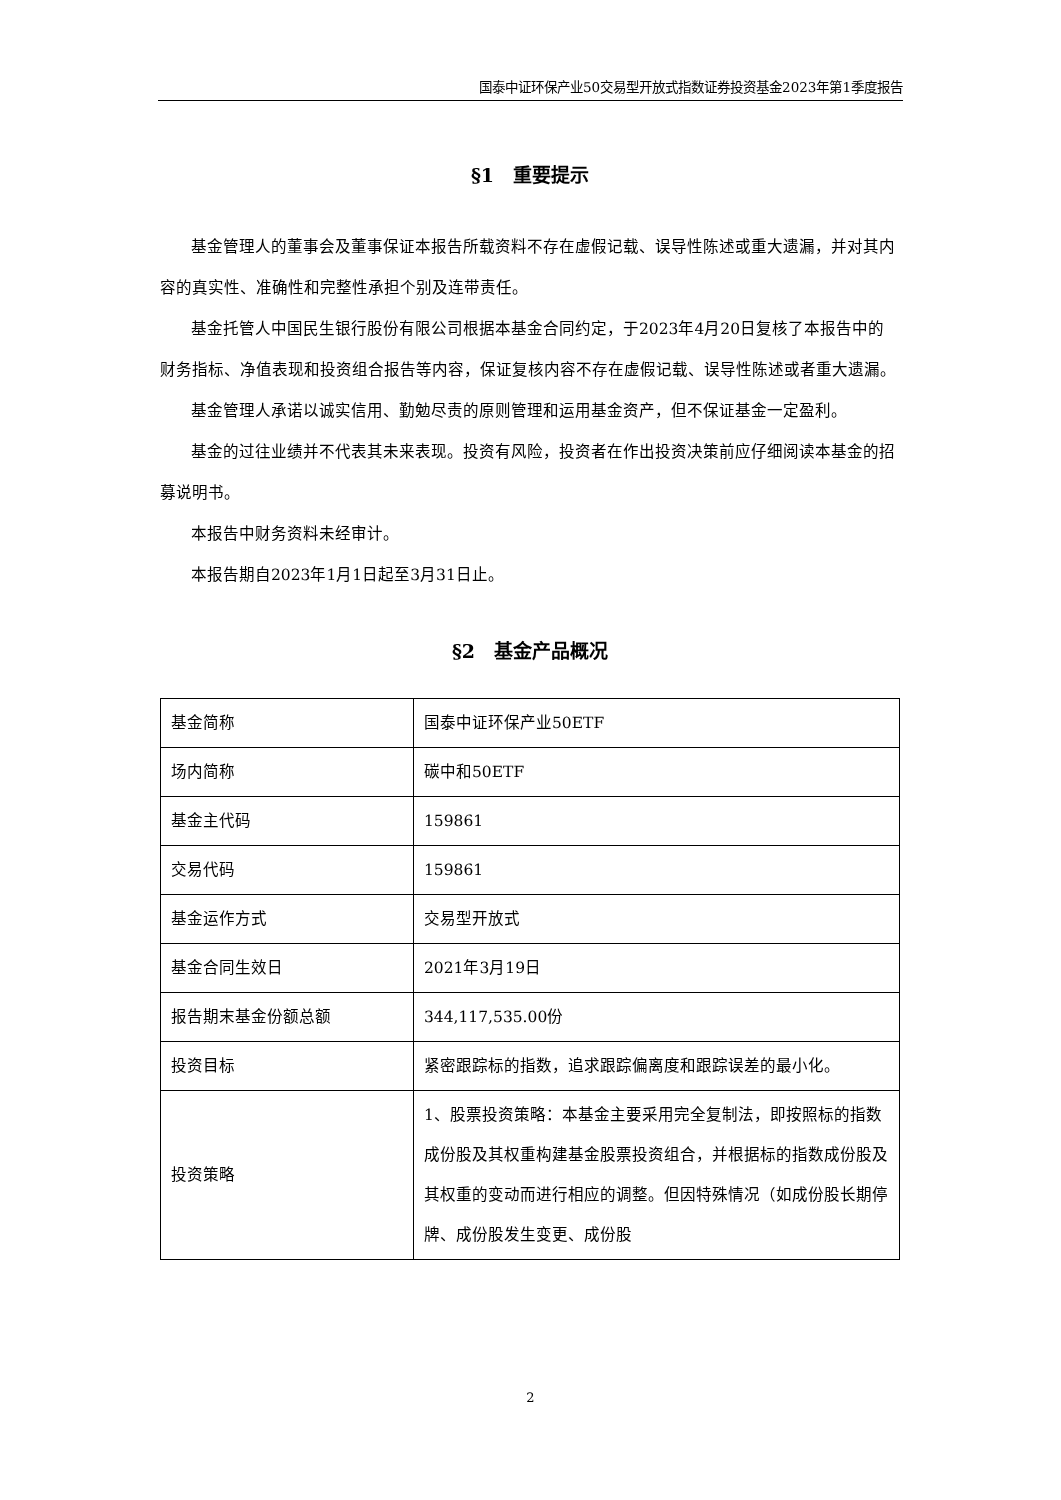国泰中证环保产业50交易型开放式指数证券投资基金2023年第1季度报告
§1　重要提示
基金管理人的董事会及董事保证本报告所载资料不存在虚假记载、误导性陈述或重大遗漏，并对其内容的真实性、准确性和完整性承担个别及连带责任。
基金托管人中国民生银行股份有限公司根据本基金合同约定，于2023年4月20日复核了本报告中的财务指标、净值表现和投资组合报告等内容，保证复核内容不存在虚假记载、误导性陈述或者重大遗漏。
基金管理人承诺以诚实信用、勤勉尽责的原则管理和运用基金资产，但不保证基金一定盈利。
基金的过往业绩并不代表其未来表现。投资有风险，投资者在作出投资决策前应仔细阅读本基金的招募说明书。
本报告中财务资料未经审计。
本报告期自2023年1月1日起至3月31日止。
§2　基金产品概况
| 基金简称 | 国泰中证环保产业50ETF |
| 场内简称 | 碳中和50ETF |
| 基金主代码 | 159861 |
| 交易代码 | 159861 |
| 基金运作方式 | 交易型开放式 |
| 基金合同生效日 | 2021年3月19日 |
| 报告期末基金份额总额 | 344,117,535.00份 |
| 投资目标 | 紧密跟踪标的指数，追求跟踪偏离度和跟踪误差的最小化。 |
| 投资策略 | 1、股票投资策略：本基金主要采用完全复制法，即按照标的指数成份股及其权重构建基金股票投资组合，并根据标的指数成份股及其权重的变动而进行相应的调整。但因特殊情况（如成份股长期停牌、成份股发生变更、成份股 |
2